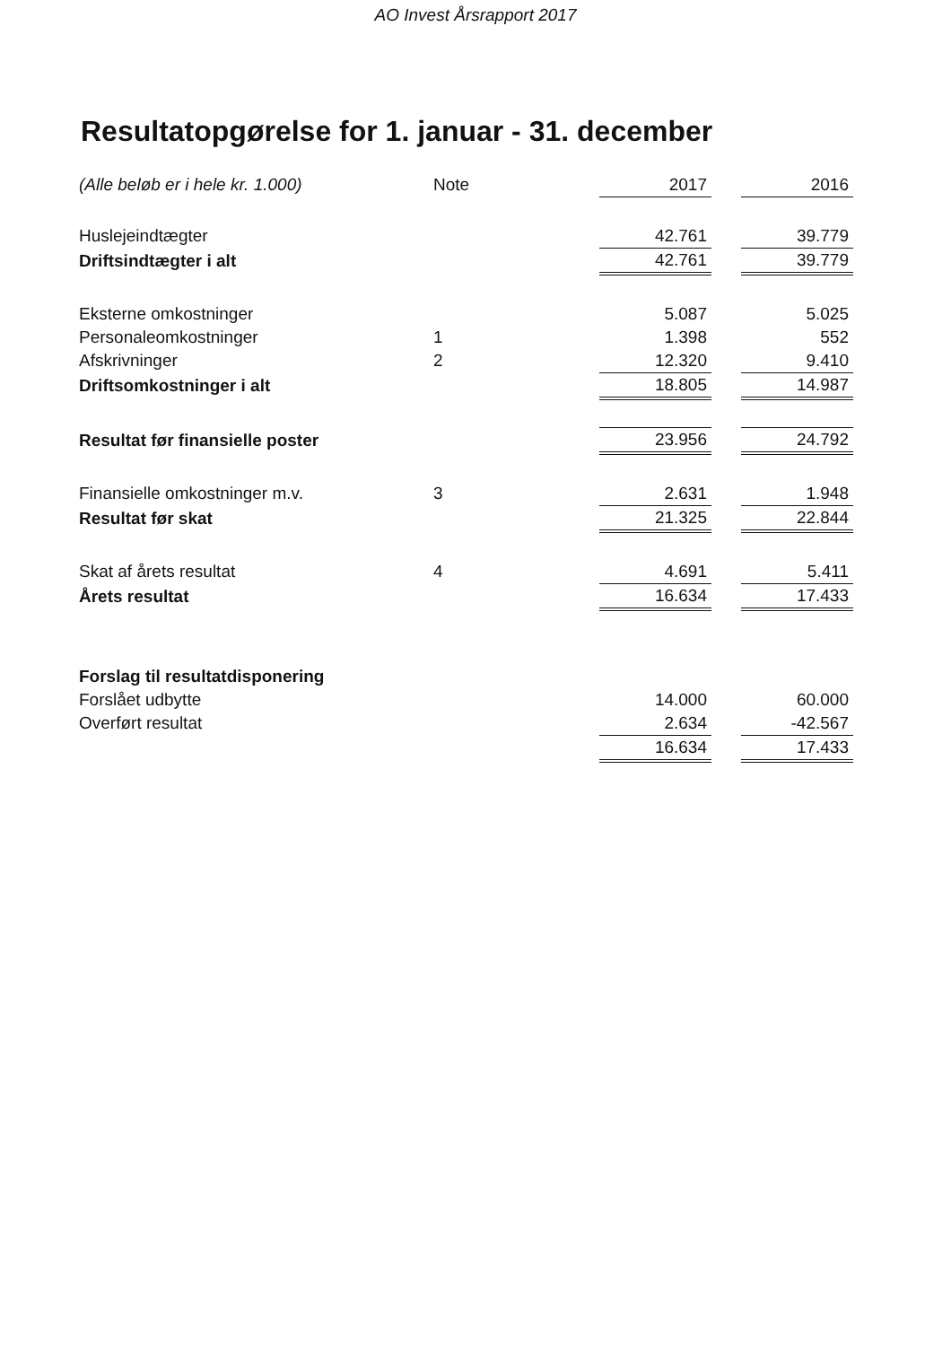AO Invest Årsrapport 2017
Resultatopgørelse for 1. januar - 31. december
| (Alle beløb er i hele kr. 1.000) | Note | 2017 | | 2016 |
| --- | --- | --- | --- | --- |
| Huslejeindtægter | | 42.761 | | 39.779 |
| Driftsindtægter i alt | | 42.761 | | 39.779 |
| Eksterne omkostninger | | 5.087 | | 5.025 |
| Personaleomkostninger | 1 | 1.398 | | 552 |
| Afskrivninger | 2 | 12.320 | | 9.410 |
| Driftsomkostninger i alt | | 18.805 | | 14.987 |
| Resultat før finansielle poster | | 23.956 | | 24.792 |
| Finansielle omkostninger m.v. | 3 | 2.631 | | 1.948 |
| Resultat før skat | | 21.325 | | 22.844 |
| Skat af årets resultat | 4 | 4.691 | | 5.411 |
| Årets resultat | | 16.634 | | 17.433 |
| Forslag til resultatdisponering | | | | |
| Forslået udbytte | | 14.000 | | 60.000 |
| Overført resultat | | 2.634 | | -42.567 |
| | | 16.634 | | 17.433 |